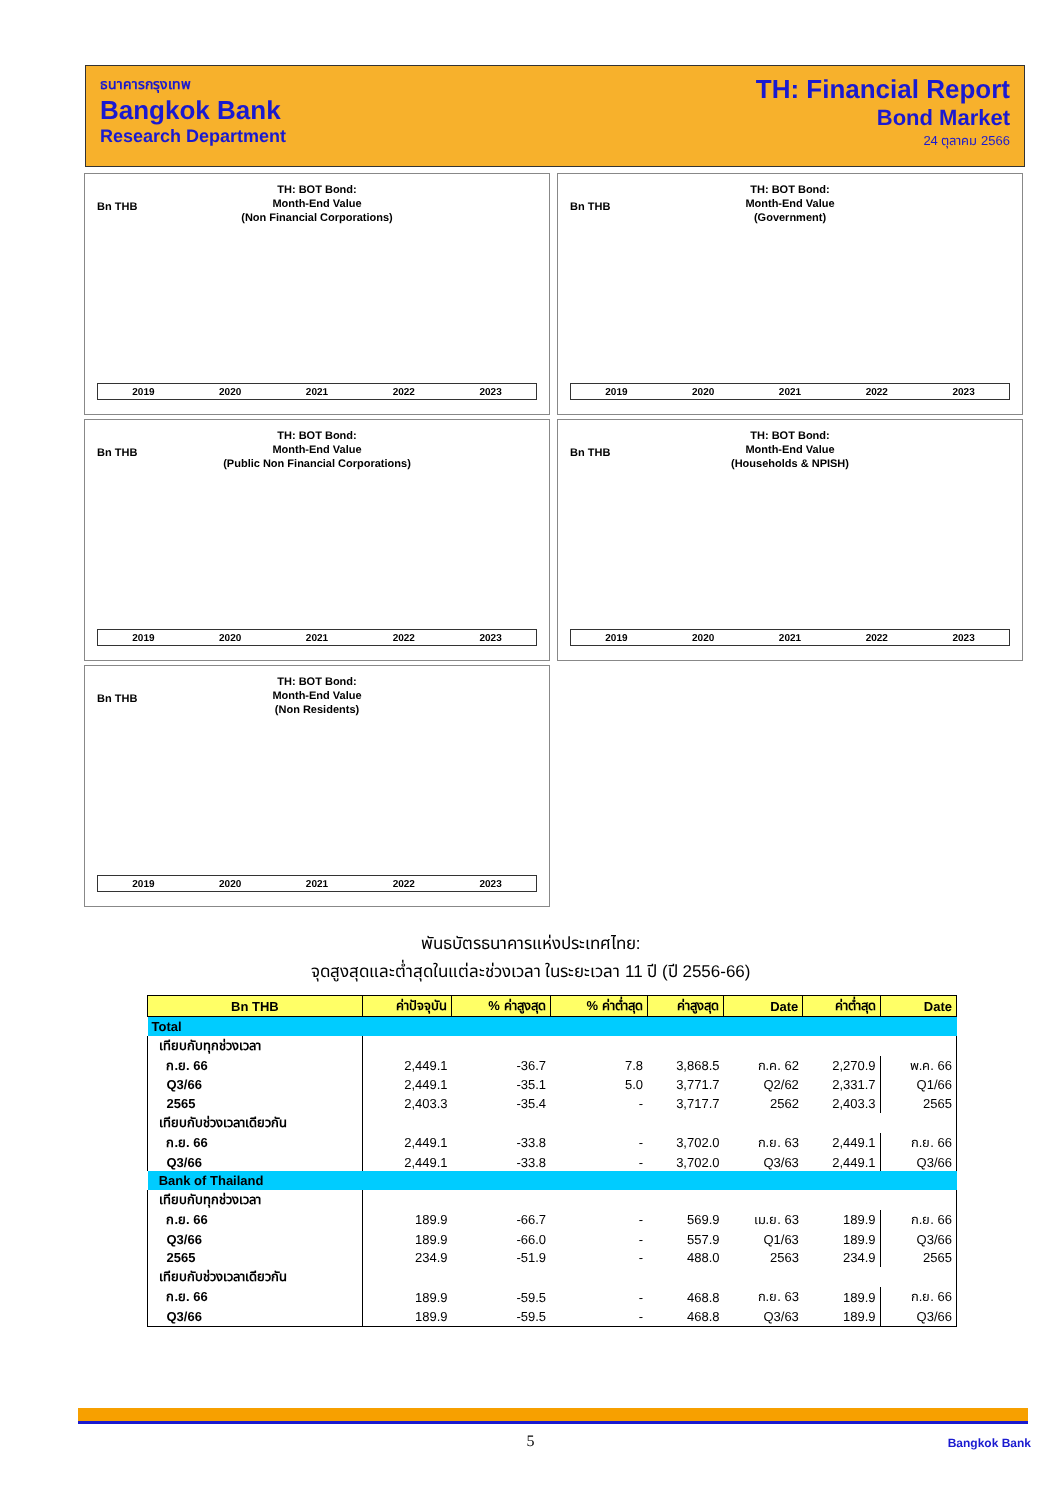ธนาคารกรุงเทพ
Bangkok Bank
Research Department
TH: Financial Report
Bond Market
24 ตุลาคม 2566
Bn THB
TH: BOT Bond:
Month-End Value
(Non Financial Corporations)
2019 2020 2021 2022 2023
Bn THB
TH: BOT Bond:
Month-End Value
(Government)
2019 2020 2021 2022 2023
Bn THB
TH: BOT Bond:
Month-End Value
(Public Non Financial Corporations)
2019 2020 2021 2022 2023
Bn THB
TH: BOT Bond:
Month-End Value
(Households & NPISH)
2019 2020 2021 2022 2023
Bn THB
TH: BOT Bond:
Month-End Value
(Non Residents)
2019 2020 2021 2022 2023
พันธบัตรธนาคารแห่งประเทศไทย:
จุดสูงสุดและต่ำสุดในแต่ละช่วงเวลา ในระยะเวลา 11 ปี (ปี 2556-66)
| Bn THB | ค่าปัจจุบัน | % ค่าสูงสุด | % ค่าต่ำสุด | ค่าสูงสุด | Date | ค่าต่ำสุด | Date |
| --- | --- | --- | --- | --- | --- | --- | --- |
| Total | | | | | | | |
| เทียบกับทุกช่วงเวลา | | | | | | | |
| ก.ย. 66 | 2,449.1 | -36.7 | 7.8 | 3,868.5 | ก.ค. 62 | 2,270.9 | พ.ค. 66 |
| Q3/66 | 2,449.1 | -35.1 | 5.0 | 3,771.7 | Q2/62 | 2,331.7 | Q1/66 |
| 2565 | 2,403.3 | -35.4 | - | 3,717.7 | 2562 | 2,403.3 | 2565 |
| เทียบกับช่วงเวลาเดียวกัน | | | | | | | |
| ก.ย. 66 | 2,449.1 | -33.8 | - | 3,702.0 | ก.ย. 63 | 2,449.1 | ก.ย. 66 |
| Q3/66 | 2,449.1 | -33.8 | - | 3,702.0 | Q3/63 | 2,449.1 | Q3/66 |
| Bank of Thailand | | | | | | | |
| เทียบกับทุกช่วงเวลา | | | | | | | |
| ก.ย. 66 | 189.9 | -66.7 | - | 569.9 | เม.ย. 63 | 189.9 | ก.ย. 66 |
| Q3/66 | 189.9 | -66.0 | - | 557.9 | Q1/63 | 189.9 | Q3/66 |
| 2565 | 234.9 | -51.9 | - | 488.0 | 2563 | 234.9 | 2565 |
| เทียบกับช่วงเวลาเดียวกัน | | | | | | | |
| ก.ย. 66 | 189.9 | -59.5 | - | 468.8 | ก.ย. 63 | 189.9 | ก.ย. 66 |
| Q3/66 | 189.9 | -59.5 | - | 468.8 | Q3/63 | 189.9 | Q3/66 |
5 Bangkok Bank